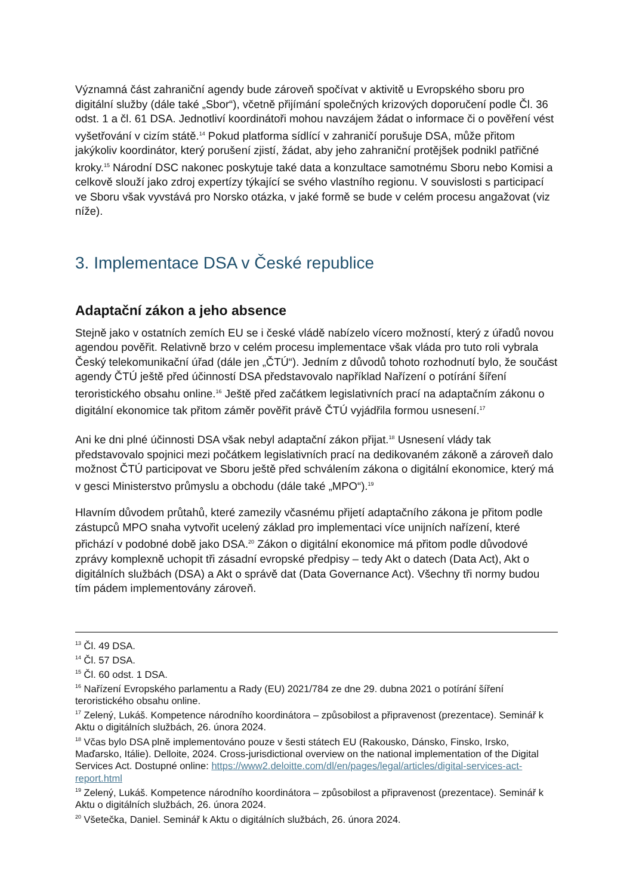Významná část zahraniční agendy bude zároveň spočívat v aktivitě u Evropského sboru pro digitální služby (dále také „Sbor“), včetně přijímání společných krizových doporučení podle Čl. 36 odst. 1 a čl. 61 DSA. Jednotliví koordinátoři mohou navzájem žádat o informace či o pověření vést vyšetřování v cizím státě.<sup>14</sup> Pokud platforma sídlící v zahraničí porušuje DSA, může přitom jakýkoliv koordinátor, který porušení zjistí, žádat, aby jeho zahraniční protějšek podnikl patřičné kroky.<sup>15</sup> Národní DSC nakonec poskytuje také data a konzultace samotnému Sboru nebo Komisi a celkově slouží jako zdroj expertízy týkající se svého vlastního regionu. V souvislosti s participací ve Sboru však vyvstává pro Norsko otázka, v jaké formě se bude v celém procesu angažovat (viz níže).
3. Implementace DSA v České republice
Adaptační zákon a jeho absence
Stejně jako v ostatních zemích EU se i české vládě nabízelo vícero možností, který z úřadů novou agendou pověřit. Relativně brzo v celém procesu implementace však vláda pro tuto roli vybrala Český telekomunikační úřad (dále jen „ČTÚ“). Jedním z důvodů tohoto rozhodnutí bylo, že součást agendy ČTÚ ještě před účinností DSA představovalo například Nařízení o potírání šíření teroristického obsahu online.<sup>16</sup> Ještě před začátkem legislativních prací na adaptačním zákonu o digitální ekonomice tak přitom záměr pověřit právě ČTÚ vyjádřila formou usnesení.<sup>17</sup>
Ani ke dni plné účinnosti DSA však nebyl adaptační zákon přijat.<sup>18</sup> Usnesení vlády tak představovalo spojnici mezi počátkem legislativních prací na dedikovaném zákoně a zároveň dalo možnost ČTÚ participovat ve Sboru ještě před schválením zákona o digitální ekonomice, který má v gesci Ministerstvo průmyslu a obchodu (dále také „MPO“).<sup>19</sup>
Hlavním důvodem průtahů, které zamezily včasnému přijetí adaptačního zákona je přitom podle zástupců MPO snaha vytvořit ucelený základ pro implementaci více unijních nařízení, které přichází v podobné době jako DSA.<sup>20</sup> Zákon o digitální ekonomice má přitom podle důvodové zprávy komplexně uchopit tři zásadní evropské předpisy – tedy Akt o datech (Data Act), Akt o digitálních službách (DSA) a Akt o správě dat (Data Governance Act). Všechny tři normy budou tím pádem implementovány zároveň.
<sup>13</sup> Čl. 49 DSA.
<sup>14</sup> Čl. 57 DSA.
<sup>15</sup> Čl. 60 odst. 1 DSA.
<sup>16</sup> Nařízení Evropského parlamentu a Rady (EU) 2021/784 ze dne 29. dubna 2021 o potírání šíření teroristického obsahu online.
<sup>17</sup> Zelený, Lukáš. Kompetence národního koordinátora – způsobilost a připravenost (prezentace). Seminář k Aktu o digitálních službách, 26. února 2024.
<sup>18</sup> Včas bylo DSA plně implementováno pouze v šesti státech EU (Rakousko, Dánsko, Finsko, Irsko, Maďarsko, Itálie). Delloite, 2024. Cross-jurisdictional overview on the national implementation of the Digital Services Act. Dostupné online: https://www2.deloitte.com/dl/en/pages/legal/articles/digital-services-act-report.html
<sup>19</sup> Zelený, Lukáš. Kompetence národního koordinátora – způsobilost a připravenost (prezentace). Seminář k Aktu o digitálních službách, 26. února 2024.
<sup>20</sup> Všetečka, Daniel. Seminář k Aktu o digitálních službách, 26. února 2024.